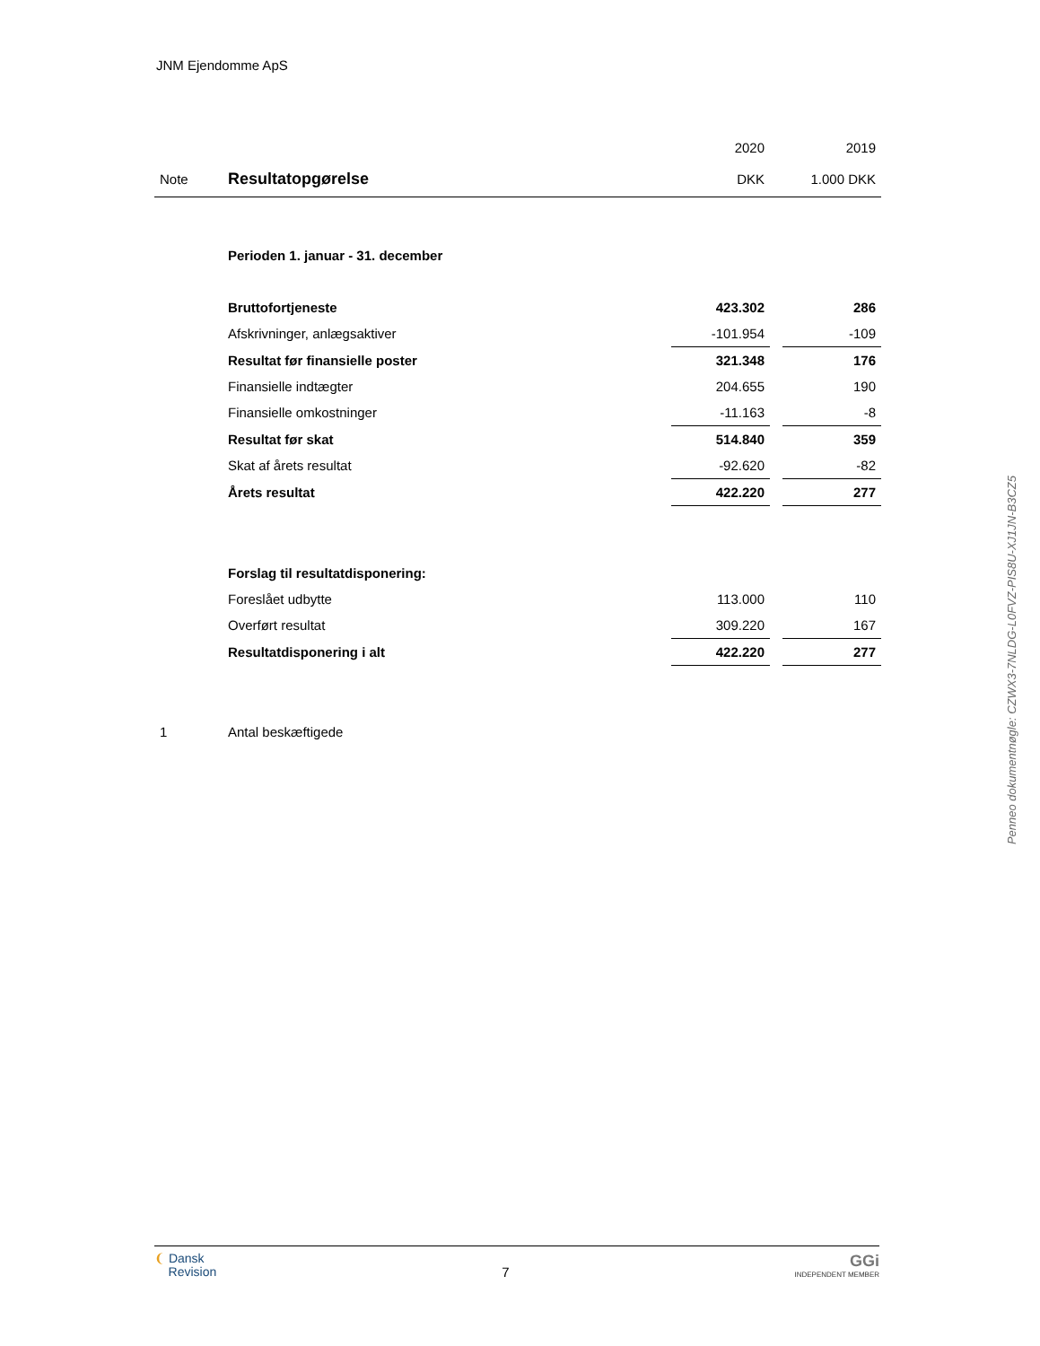JNM Ejendomme ApS
| | | 2020 | | 2019 |
| Note | Resultatopgørelse | DKK | | 1.000 DKK |
| | Perioden 1. januar - 31. december | | | |
| | Bruttofortjeneste | 423.302 | | 286 |
| | Afskrivninger, anlægsaktiver | -101.954 | | -109 |
| | Resultat før finansielle poster | 321.348 | | 176 |
| | Finansielle indtægter | 204.655 | | 190 |
| | Finansielle omkostninger | -11.163 | | -8 |
| | Resultat før skat | 514.840 | | 359 |
| | Skat af årets resultat | -92.620 | | -82 |
| | Årets resultat | 422.220 | | 277 |
| | Forslag til resultatdisponering: | | | |
| | Foreslået udbytte | 113.000 | | 110 |
| | Overført resultat | 309.220 | | 167 |
| | Resultatdisponering i alt | 422.220 | | 277 |
| 1 | Antal beskæftigede | | | |
Penneo dokumentnøgle: CZWX3-7NLDG-L0FVZ-PIS8U-XJ1JN-B3CZ5
❨ Dansk
Revision
7
GGi
INDEPENDENT MEMBER